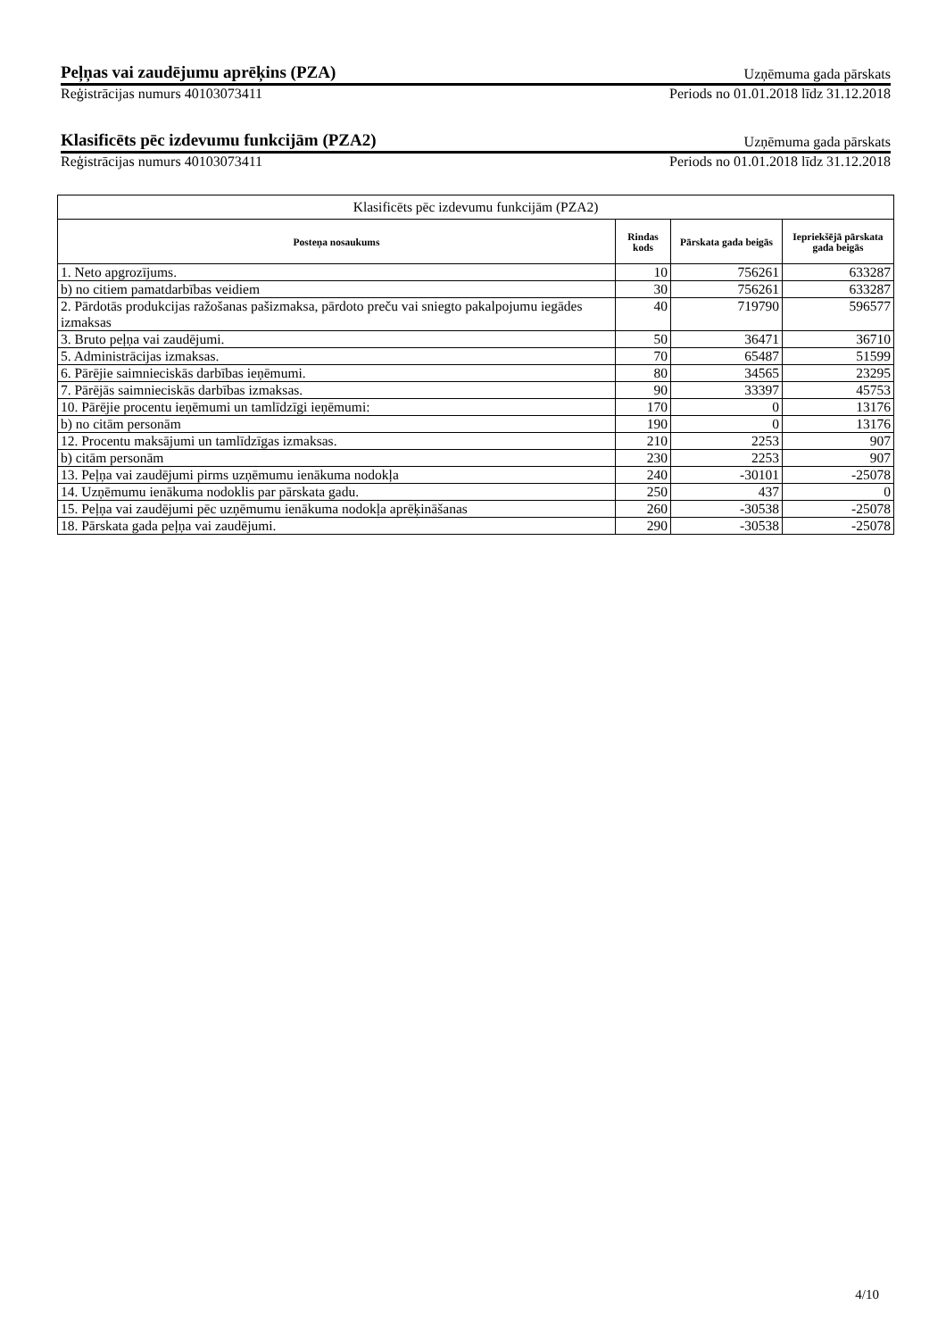Peļņas vai zaudējumu aprēķins (PZA) Uzņēmuma gada pārskats
Reģistrācijas numurs 40103073411 Periods no 01.01.2018 līdz 31.12.2018
Klasificēts pēc izdevumu funkcijām (PZA2) Uzņēmuma gada pārskats
Reģistrācijas numurs 40103073411 Periods no 01.01.2018 līdz 31.12.2018
| Klasificēts pēc izdevumu funkcijām (PZA2) | | | |
| Posteņa nosaukums | Rindas kods | Pārskata gada beigās | Iepriekšējā pārskata gada beigās |
| 1. Neto apgrozījums. | 10 | 756261 | 633287 |
| b) no citiem pamatdarbības veidiem | 30 | 756261 | 633287 |
| 2. Pārdotās produkcijas ražošanas pašizmaksa, pārdoto preču vai sniegto pakalpojumu iegādes izmaksas | 40 | 719790 | 596577 |
| 3. Bruto peļņa vai zaudējumi. | 50 | 36471 | 36710 |
| 5. Administrācijas izmaksas. | 70 | 65487 | 51599 |
| 6. Pārējie saimnieciskās darbības ieņēmumi. | 80 | 34565 | 23295 |
| 7. Pārējās saimnieciskās darbības izmaksas. | 90 | 33397 | 45753 |
| 10. Pārējie procentu ieņēmumi un tamlīdzīgi ieņēmumi: | 170 | 0 | 13176 |
| b) no citām personām | 190 | 0 | 13176 |
| 12. Procentu maksājumi un tamlīdzīgas izmaksas. | 210 | 2253 | 907 |
| b) citām personām | 230 | 2253 | 907 |
| 13. Peļņa vai zaudējumi pirms uzņēmumu ienākuma nodokļa | 240 | -30101 | -25078 |
| 14. Uzņēmumu ienākuma nodoklis par pārskata gadu. | 250 | 437 | 0 |
| 15. Peļņa vai zaudējumi pēc uzņēmumu ienākuma nodokļa aprēķināšanas | 260 | -30538 | -25078 |
| 18. Pārskata gada peļņa vai zaudējumi. | 290 | -30538 | -25078 |
4/10